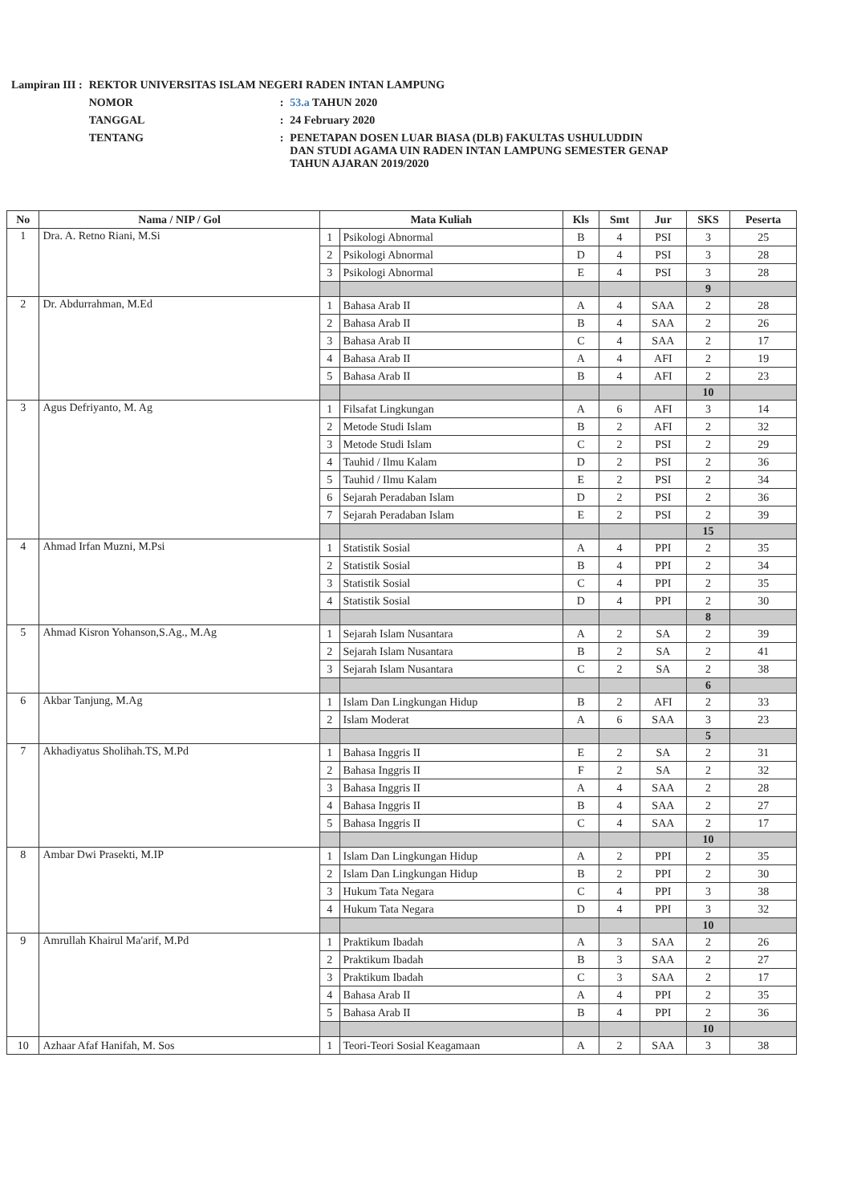| Lampiran III : | REKTOR UNIVERSITAS ISLAM NEGERI RADEN INTAN LAMPUNG | | |
| | NOMOR | : | 53.a TAHUN 2020 |
| | TANGGAL | : | 24 February 2020 |
| | TENTANG | : | PENETAPAN DOSEN LUAR BIASA (DLB) FAKULTAS USHULUDDIN DAN STUDI AGAMA UIN RADEN INTAN LAMPUNG SEMESTER GENAP TAHUN AJARAN 2019/2020 |
| No | Nama / NIP / Gol | Mata Kuliah | | Kls | Smt | Jur | SKS | Peserta |
| --- | --- | --- | --- | --- | --- | --- | --- | --- |
| 1 | Dra. A. Retno Riani, M.Si | 1 | Psikologi Abnormal | B | 4 | PSI | 3 | 25 |
| | | 2 | Psikologi Abnormal | D | 4 | PSI | 3 | 28 |
| | | 3 | Psikologi Abnormal | E | 4 | PSI | 3 | 28 |
| | | | | | | | 9 | |
| 2 | Dr. Abdurrahman, M.Ed | 1 | Bahasa Arab II | A | 4 | SAA | 2 | 28 |
| | | 2 | Bahasa Arab II | B | 4 | SAA | 2 | 26 |
| | | 3 | Bahasa Arab II | C | 4 | SAA | 2 | 17 |
| | | 4 | Bahasa Arab II | A | 4 | AFI | 2 | 19 |
| | | 5 | Bahasa Arab II | B | 4 | AFI | 2 | 23 |
| | | | | | | | 10 | |
| 3 | Agus Defriyanto, M. Ag | 1 | Filsafat Lingkungan | A | 6 | AFI | 3 | 14 |
| | | 2 | Metode Studi Islam | B | 2 | AFI | 2 | 32 |
| | | 3 | Metode Studi Islam | C | 2 | PSI | 2 | 29 |
| | | 4 | Tauhid / Ilmu Kalam | D | 2 | PSI | 2 | 36 |
| | | 5 | Tauhid / Ilmu Kalam | E | 2 | PSI | 2 | 34 |
| | | 6 | Sejarah Peradaban Islam | D | 2 | PSI | 2 | 36 |
| | | 7 | Sejarah Peradaban Islam | E | 2 | PSI | 2 | 39 |
| | | | | | | | 15 | |
| 4 | Ahmad Irfan Muzni, M.Psi | 1 | Statistik Sosial | A | 4 | PPI | 2 | 35 |
| | | 2 | Statistik Sosial | B | 4 | PPI | 2 | 34 |
| | | 3 | Statistik Sosial | C | 4 | PPI | 2 | 35 |
| | | 4 | Statistik Sosial | D | 4 | PPI | 2 | 30 |
| | | | | | | | 8 | |
| 5 | Ahmad Kisron Yohanson,S.Ag., M.Ag | 1 | Sejarah Islam Nusantara | A | 2 | SA | 2 | 39 |
| | | 2 | Sejarah Islam Nusantara | B | 2 | SA | 2 | 41 |
| | | 3 | Sejarah Islam Nusantara | C | 2 | SA | 2 | 38 |
| | | | | | | | 6 | |
| 6 | Akbar Tanjung, M.Ag | 1 | Islam Dan Lingkungan Hidup | B | 2 | AFI | 2 | 33 |
| | | 2 | Islam Moderat | A | 6 | SAA | 3 | 23 |
| | | | | | | | 5 | |
| 7 | Akhadiyatus Sholihah.TS, M.Pd | 1 | Bahasa Inggris II | E | 2 | SA | 2 | 31 |
| | | 2 | Bahasa Inggris II | F | 2 | SA | 2 | 32 |
| | | 3 | Bahasa Inggris II | A | 4 | SAA | 2 | 28 |
| | | 4 | Bahasa Inggris II | B | 4 | SAA | 2 | 27 |
| | | 5 | Bahasa Inggris II | C | 4 | SAA | 2 | 17 |
| | | | | | | | 10 | |
| 8 | Ambar Dwi Prasekti, M.IP | 1 | Islam Dan Lingkungan Hidup | A | 2 | PPI | 2 | 35 |
| | | 2 | Islam Dan Lingkungan Hidup | B | 2 | PPI | 2 | 30 |
| | | 3 | Hukum Tata Negara | C | 4 | PPI | 3 | 38 |
| | | 4 | Hukum Tata Negara | D | 4 | PPI | 3 | 32 |
| | | | | | | | 10 | |
| 9 | Amrullah Khairul Ma'arif, M.Pd | 1 | Praktikum Ibadah | A | 3 | SAA | 2 | 26 |
| | | 2 | Praktikum Ibadah | B | 3 | SAA | 2 | 27 |
| | | 3 | Praktikum Ibadah | C | 3 | SAA | 2 | 17 |
| | | 4 | Bahasa Arab II | A | 4 | PPI | 2 | 35 |
| | | 5 | Bahasa Arab II | B | 4 | PPI | 2 | 36 |
| | | | | | | | 10 | |
| 10 | Azhaar Afaf Hanifah, M. Sos | 1 | Teori-Teori Sosial Keagamaan | A | 2 | SAA | 3 | 38 |